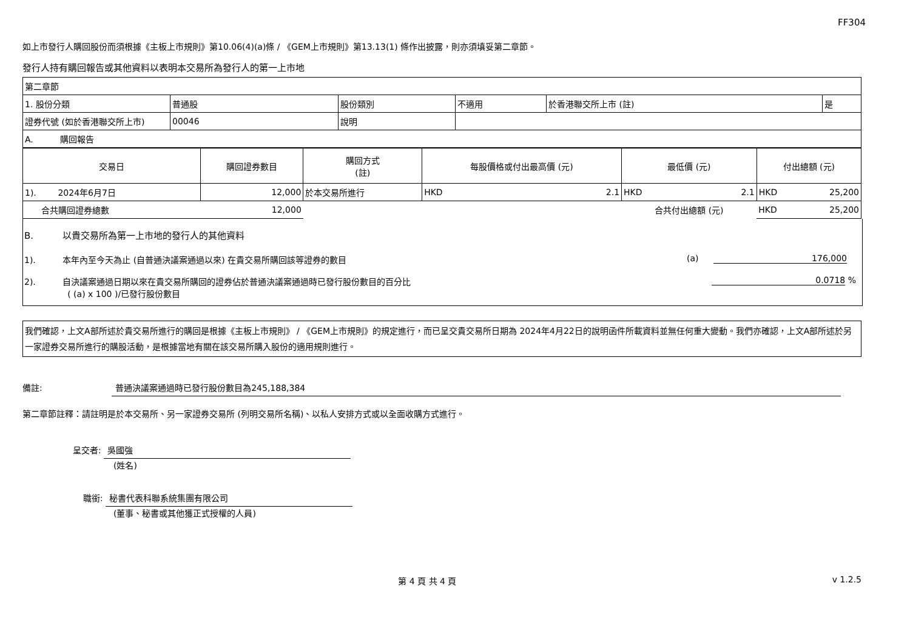FF304
如上市發行人購回股份而須根據《主板上市規則》第10.06(4)(a)條 / 《GEM上市規則》第13.13(1) 條作出披露，則亦須填妥第二章節。
發行人持有購回報告或其他資料以表明本交易所為發行人的第一上市地
| 第二章節 | | | | | |
| 1. 股份分類 | 普通股 | 股份類別 | 不適用 | 於香港聯交所上市 (註) | 是 |
| 證券代號 (如於香港聯交所上市) | 00046 | 說明 | | | |
| A. 購回報告 | | | | | |
| 交易日 | 購回證券數目 | 購回方式 (註) | 每股價格或付出最高價 (元) | 最低價 (元) | 付出總額 (元) |
| --- | --- | --- | --- | --- | --- |
| 1). 2024年6月7日 | 12,000 | 於本交易所進行 | HKD 2.1 | HKD 2.1 | HKD 25,200 |
| 合共購回證券總數 | 12,000 | | | 合共付出總額 (元) | HKD 25,200 |
B. 以貴交易所為第一上市地的發行人的其他資料
1). 本年內至今天為止 (自普通決議案通過以來) 在貴交易所購回該等證券的數目 (a) 176,000
2). 自決議案通過日期以來在貴交易所購回的證券佔於普通決議案通過時已發行股份數目的百分比 0.0718 %
( (a) x 100 )/已發行股份數目
我們確認，上文A部所述於貴交易所進行的購回是根據《主板上市規則》 / 《GEM上市規則》的規定進行，而已呈交貴交易所日期為 2024年4月22日的說明函件所載資料並無任何重大變動。我們亦確認，上文A部所述於另一家證券交易所進行的購股活動，是根據當地有關在該交易所購入股份的適用規則進行。
備註: 普通決議案通過時已發行股份數目為245,188,384
第二章節註釋：請註明是於本交易所、另一家證券交易所 (列明交易所名稱)、以私人安排方式或以全面收購方式進行。
呈交者: 吳國強
(姓名)
職銜: 秘書代表科聯系統集團有限公司
(董事、秘書或其他獲正式授權的人員)
第 4 頁 共 4 頁 v 1.2.5